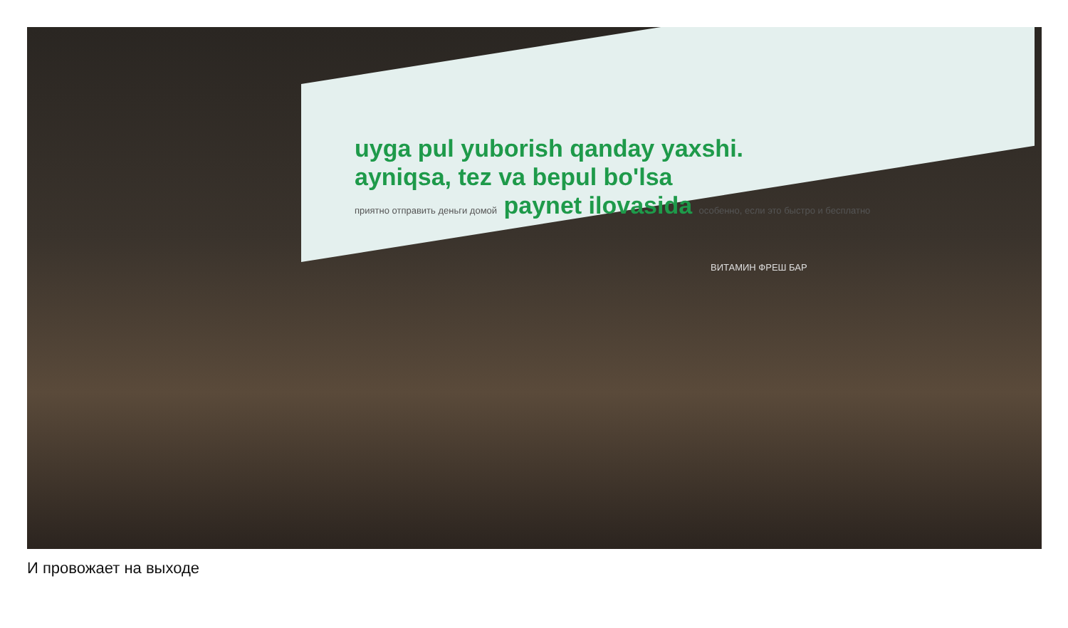uyga pul yuborish qanday yaxshi.
ayniqsa, tez va bepul bo'lsa
приятно отправить деньги домой paynet ilovasida особенно, если это быстро и бесплатно
ВИТАМИН ФРЕШ БАР
И провожает на выходе